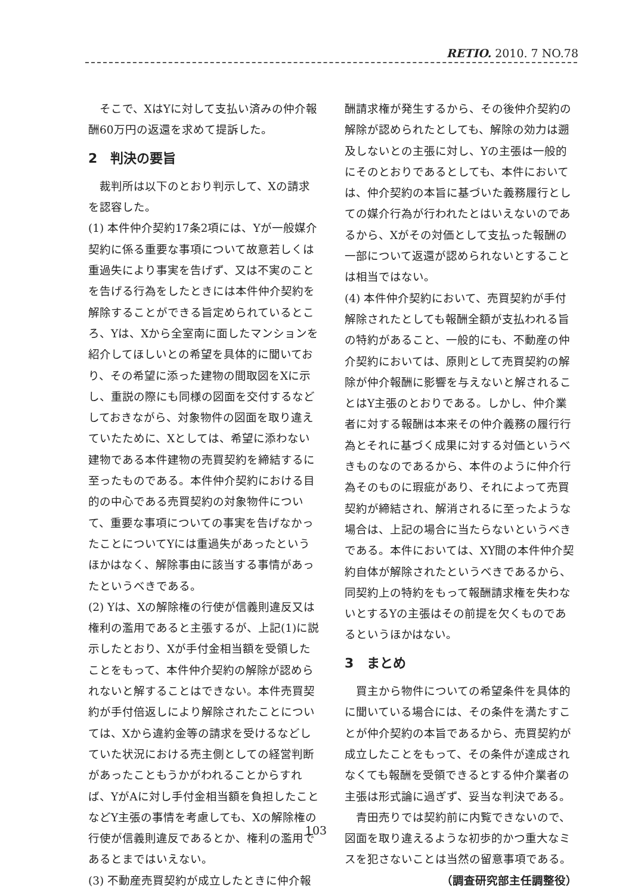RETIO. 2010. 7 NO.78
そこで、XはYに対して支払い済みの仲介報酬60万円の返還を求めて提訴した。
2　判決の要旨
裁判所は以下のとおり判示して、Xの請求を認容した。
(1) 本件仲介契約17条2項には、Yが一般媒介契約に係る重要な事項について故意若しくは重過失により事実を告げず、又は不実のことを告げる行為をしたときには本件仲介契約を解除することができる旨定められているところ、Yは、Xから全室南に面したマンションを紹介してほしいとの希望を具体的に聞いており、その希望に添った建物の間取図をXに示し、重説の際にも同様の図面を交付するなどしておきながら、対象物件の図面を取り違えていたために、Xとしては、希望に添わない建物である本件建物の売買契約を締結するに至ったものである。本件仲介契約における目的の中心である売買契約の対象物件について、重要な事項についての事実を告げなかったことについてYには重過失があったというほかはなく、解除事由に該当する事情があったというべきである。
(2) Yは、Xの解除権の行使が信義則違反又は権利の濫用であると主張するが、上記(1)に説示したとおり、Xが手付金相当額を受領したことをもって、本件仲介契約の解除が認められないと解することはできない。本件売買契約が手付倍返しにより解除されたことについては、Xから違約金等の請求を受けるなどしていた状況における売主側としての経営判断があったこともうかがわれることからすれば、YがAに対し手付金相当額を負担したことなどY主張の事情を考慮しても、Xの解除権の行使が信義則違反であるとか、権利の濫用であるとまではいえない。
(3) 不動産売買契約が成立したときに仲介報
酬請求権が発生するから、その後仲介契約の解除が認められたとしても、解除の効力は遡及しないとの主張に対し、Yの主張は一般的にそのとおりであるとしても、本件においては、仲介契約の本旨に基づいた義務履行としての媒介行為が行われたとはいえないのであるから、Xがその対価として支払った報酬の一部について返還が認められないとすることは相当ではない。
(4) 本件仲介契約において、売買契約が手付解除されたとしても報酬全額が支払われる旨の特約があること、一般的にも、不動産の仲介契約においては、原則として売買契約の解除が仲介報酬に影響を与えないと解されることはY主張のとおりである。しかし、仲介業者に対する報酬は本来その仲介義務の履行行為とそれに基づく成果に対する対価というべきものなのであるから、本件のように仲介行為そのものに瑕疵があり、それによって売買契約が締結され、解消されるに至ったような場合は、上記の場合に当たらないというべきである。本件においては、XY間の本件仲介契約自体が解除されたというべきであるから、同契約上の特約をもって報酬請求権を失わないとするYの主張はその前提を欠くものであるというほかはない。
3　まとめ
買主から物件についての希望条件を具体的に聞いている場合には、その条件を満たすことが仲介契約の本旨であるから、売買契約が成立したことをもって、その条件が達成されなくても報酬を受領できるとする仲介業者の主張は形式論に過ぎず、妥当な判決である。
青田売りでは契約前に内覧できないので、図面を取り違えるような初歩的かつ重大なミスを犯さないことは当然の留意事項である。
（調査研究部主任調整役）
103